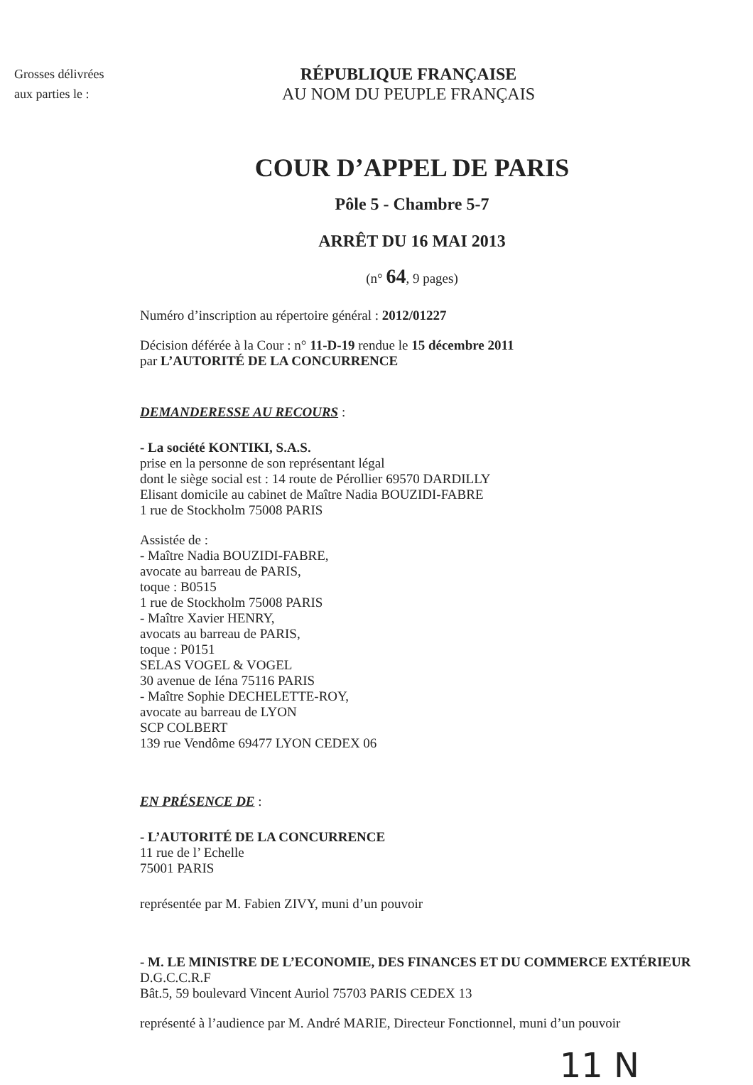Grosses délivrées
aux parties le :
RÉPUBLIQUE FRANÇAISE
AU NOM DU PEUPLE FRANÇAIS
COUR D’APPEL DE PARIS
Pôle 5 - Chambre 5-7
ARRÊT DU 16 MAI 2013
(n° 64, 9 pages)
Numéro d’inscription au répertoire général : 2012/01227
Décision déférée à la Cour : n° 11-D-19 rendue le 15 décembre 2011
par L’AUTORITÉ DE LA CONCURRENCE
DEMANDERESSE AU RECOURS :
- La société KONTIKI, S.A.S.
prise en la personne de son représentant légal
dont le siège social est : 14 route de Pérollier 69570 DARDILLY
Elisant domicile au cabinet de Maître Nadia BOUZIDI-FABRE
1 rue de Stockholm 75008 PARIS
Assistée de :
- Maître Nadia BOUZIDI-FABRE,
avocate au barreau de PARIS,
toque : B0515
1 rue de Stockholm 75008 PARIS
- Maître Xavier HENRY,
avocats au barreau de PARIS,
toque : P0151
SELAS VOGEL & VOGEL
30 avenue de Iéna 75116 PARIS
- Maître Sophie DECHELETTE-ROY,
avocate au barreau de LYON
SCP COLBERT
139 rue Vendôme 69477 LYON CEDEX 06
EN PRÉSENCE DE :
- L’AUTORITÉ DE LA CONCURRENCE
11 rue de l’ Echelle
75001 PARIS
représentée par M. Fabien ZIVY, muni d’un pouvoir
- M. LE MINISTRE DE L’ECONOMIE, DES FINANCES ET DU COMMERCE EXTÉRIEUR
D.G.C.C.R.F
Bât.5, 59 boulevard Vincent Auriol 75703 PARIS CEDEX 13
représenté à l’audience par M. André MARIE, Directeur Fonctionnel, muni d’un pouvoir
11 N